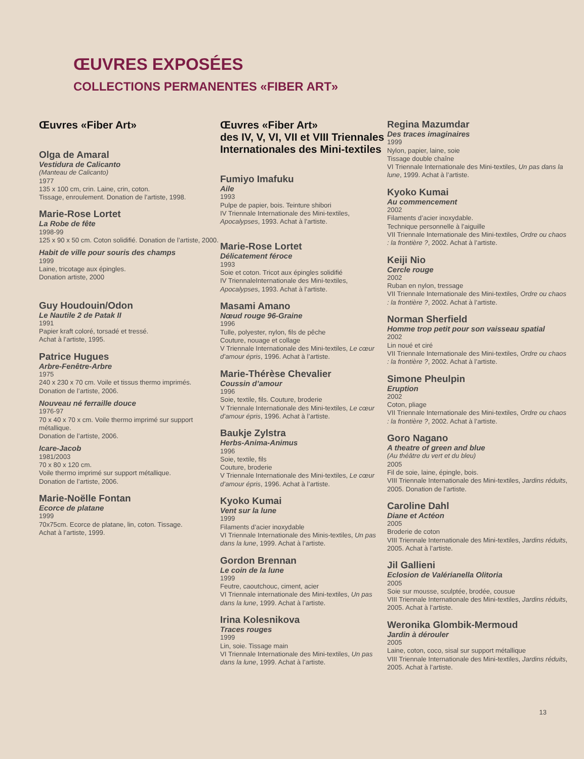ŒUVRES EXPOSÉES
COLLECTIONS PERMANENTES «FIBER ART»
Œuvres «Fiber Art»
Olga de Amaral
Vestidura de Calicanto
(Manteau de Calicanto)
1977
135 x 100 cm, crin. Laine, crin, coton.
Tissage, enroulement. Donation de l’artiste, 1998.
Marie-Rose Lortet
La Robe de fête
1998-99
125 x 90 x 50 cm. Coton solidifié. Donation de l’artiste, 2000.
Habit de ville pour souris des champs
1999
Laine, tricotage aux épingles.
Donation artiste, 2000
Guy Houdouin/Odon
Le Nautile 2 de Patak II
1991
Papier kraft coloré, torsadé et tressé.
Achat à l’artiste, 1995.
Patrice Hugues
Arbre-Fenêtre-Arbre
1975
240 x 230 x 70 cm. Voile et tissus thermo imprimés.
Donation de l’artiste, 2006.
Nouveau né ferraille douce
1976-97
70 x 40 x 70 x cm. Voile thermo imprimé sur support métallique.
Donation de l’artiste, 2006.
Icare-Jacob
1981/2003
70 x 80 x 120 cm.
Voile thermo imprimé sur support métallique.
Donation de l’artiste, 2006.
Marie-Noëlle Fontan
Ecorce de platane
1999
70x75cm. Ecorce de platane, lin, coton. Tissage.
Achat à l’artiste, 1999.
Œuvres «Fiber Art»
des IV, V, VI, VII et VIII Triennales Internationales des Mini-textiles
Fumiyo Imafuku
Aile
1993
Pulpe de papier, bois. Teinture shibori
IV Triennale Internationale des Mini-textiles, Apocalypses, 1993. Achat à l’artiste.
Marie-Rose Lortet
Délicatement féroce
1993
Soie et coton. Tricot aux épingles solidifié
IV TriennaleInternationale des Mini-textiles, Apocalypses, 1993. Achat à l’artiste.
Masami Amano
Nœud rouge 96-Graine
1996
Tulle, polyester, nylon, fils de pêche
Couture, nouage et collage
V Triennale Internationale des Mini-textiles, Le cœur d’amour épris, 1996. Achat à l’artiste.
Marie-Thérèse Chevalier
Coussin d’amour
1996
Soie, textile, fils. Couture, broderie
V Triennale Internationale des Mini-textiles, Le cœur d’amour épris, 1996. Achat à l’artiste.
Baukje Zylstra
Herbs-Anima-Animus
1996
Soie, textile, fils
Couture, broderie
V Triennale Internationale des Mini-textiles, Le cœur d’amour épris, 1996. Achat à l’artiste.
Kyoko Kumai
Vent sur la lune
1999
Filaments d’acier inoxydable
VI Triennale Internationale des Minis-textiles, Un pas dans la lune, 1999. Achat à l’artiste.
Gordon Brennan
Le coin de la lune
1999
Feutre, caoutchouc, ciment, acier
VI Triennale internationale des Mini-textiles, Un pas dans la lune, 1999. Achat à l’artiste.
Irina Kolesnikova
Traces rouges
1999
Lin, soie. Tissage main
VI Triennale Internationale des Mini-textiles, Un pas dans la lune, 1999. Achat à l’artiste.
Regina Mazumdar
Des traces imaginaires
1999
Nylon, papier, laine, soie
Tissage double chaîne
VI Triennale Internationale des Mini-textiles, Un pas dans la lune, 1999. Achat à l’artiste.
Kyoko Kumai
Au commencement
2002
Filaments d’acier inoxydable.
Technique personnelle à l’aiguille
VII Triennale Internationale des Mini-textiles, Ordre ou chaos : la frontière ?, 2002. Achat à l’artiste.
Keiji Nio
Cercle rouge
2002
Ruban en nylon, tressage
VII Triennale Internationale des Mini-textiles, Ordre ou chaos : la frontière ?, 2002. Achat à l’artiste.
Norman Sherfield
Homme trop petit pour son vaisseau spatial
2002
Lin noué et ciré
VII Triennale Internationale des Mini-textiles, Ordre ou chaos : la frontière ?, 2002. Achat à l’artiste.
Simone Pheulpin
Eruption
2002
Coton, pliage
VII Triennale Internationale des Mini-textiles, Ordre ou chaos : la frontière ?, 2002. Achat à l’artiste.
Goro Nagano
A theatre of green and blue
(Au théâtre du vert et du bleu)
2005
Fil de soie, laine, épingle, bois.
VIII Triennale Internationale des Mini-textiles, Jardins réduits, 2005. Donation de l’artiste.
Caroline Dahl
Diane et Actéon
2005
Broderie de coton
VIII Triennale Internationale des Mini-textiles, Jardins réduits, 2005. Achat à l’artiste.
Jil Gallieni
Eclosion de Valérianella Olitoria
2005
Soie sur mousse, sculptée, brodée, cousue
VIII Triennale Internationale des Mini-textiles, Jardins réduits, 2005. Achat à l’artiste.
Weronika Glombik-Mermoud
Jardin à dérouler
2005
Laine, coton, coco, sisal sur support métallique
VIII Triennale Internationale des Mini-textiles, Jardins réduits, 2005. Achat à l’artiste.
13